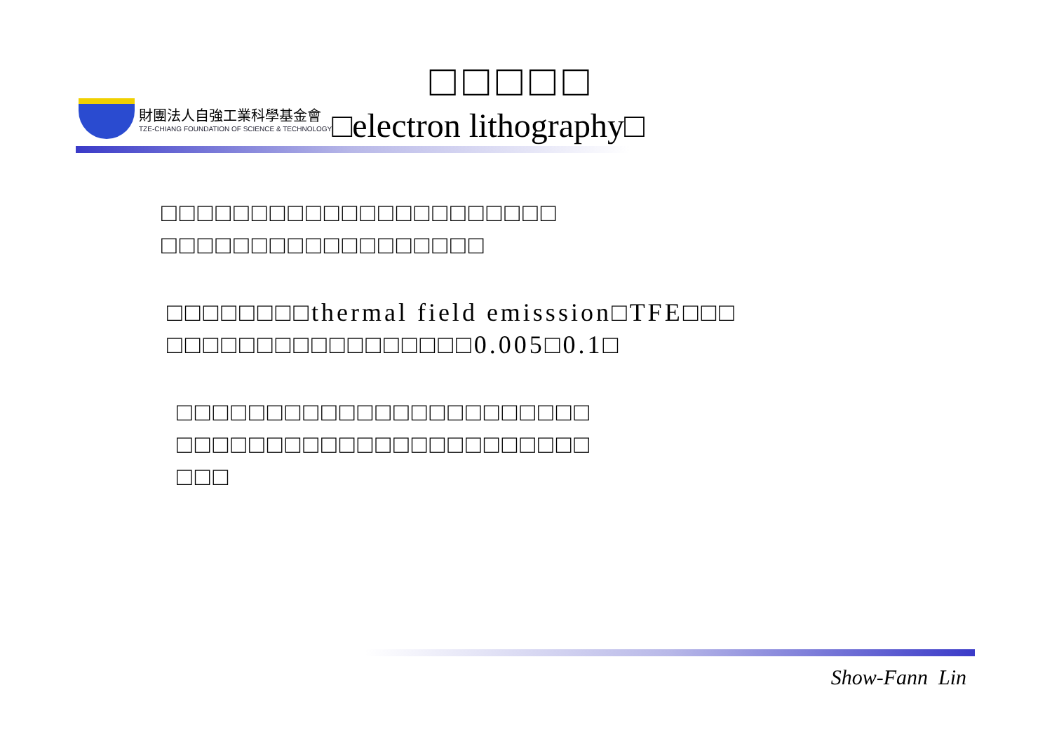財團法人自強工業科學基金會
TZE-CHIANG FOUNDATION OF SCIENCE & TECHNOLOGY
□□□□□
□electron lithography□
□□□□□□□□□□□□□□□□□□□□□□
□□□□□□□□□□□□□□□□□□
□□□□□□□□thermal field emisssion□TFE□□□
□□□□□□□□□□□□□□□□□0.005□0.1□
□□□□□□□□□□□□□□□□□□□□□□□
□□□□□□□□□□□□□□□□□□□□□□□
□□□
Show-Fann Lin